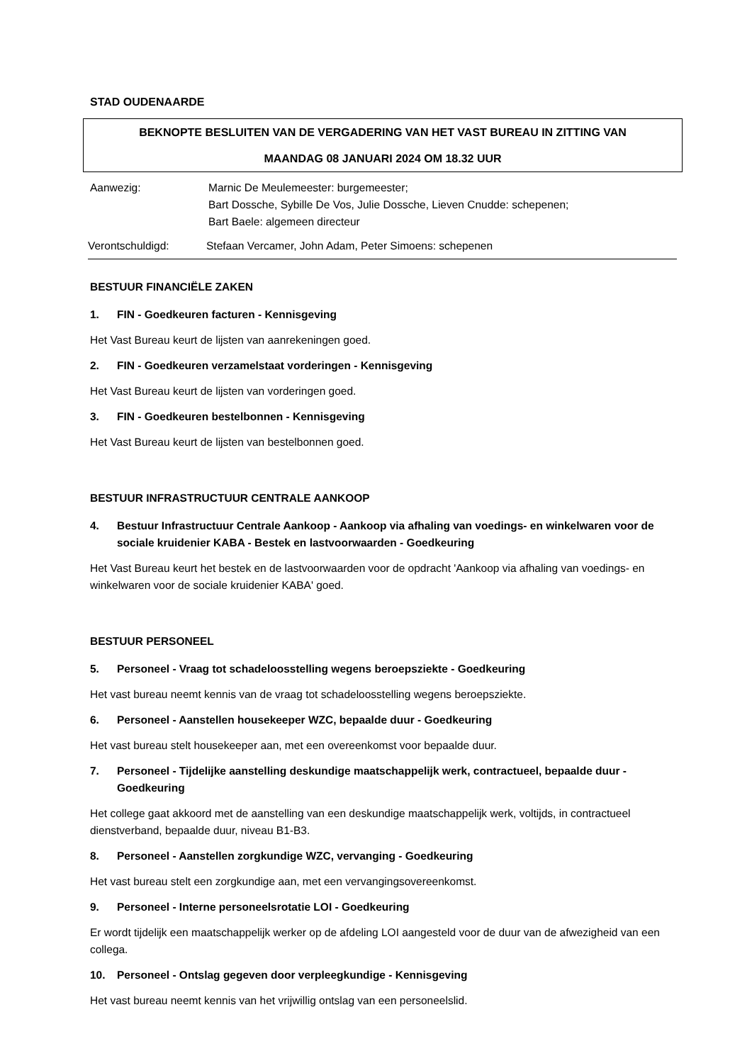STAD OUDENAARDE
BEKNOPTE BESLUITEN VAN DE VERGADERING VAN HET VAST BUREAU IN ZITTING VAN
MAANDAG 08 JANUARI 2024 OM 18.32 UUR
Aanwezig: Marnic De Meulemeester: burgemeester;
Bart Dossche, Sybille De Vos, Julie Dossche, Lieven Cnudde: schepenen;
Bart Baele: algemeen directeur
Verontschuldigd: Stefaan Vercamer, John Adam, Peter Simoens: schepenen
BESTUUR FINANCIËLE ZAKEN
1. FIN - Goedkeuren facturen - Kennisgeving
Het Vast Bureau keurt de lijsten van aanrekeningen goed.
2. FIN - Goedkeuren verzamelstaat vorderingen - Kennisgeving
Het Vast Bureau keurt de lijsten van vorderingen goed.
3. FIN - Goedkeuren bestelbonnen - Kennisgeving
Het Vast Bureau keurt de lijsten van bestelbonnen goed.
BESTUUR INFRASTRUCTUUR CENTRALE AANKOOP
4. Bestuur Infrastructuur Centrale Aankoop - Aankoop via afhaling van voedings- en winkelwaren voor de sociale kruidenier KABA - Bestek en lastvoorwaarden - Goedkeuring
Het Vast Bureau keurt het bestek en de lastvoorwaarden voor de opdracht 'Aankoop via afhaling van voedings- en winkelwaren voor de sociale kruidenier KABA' goed.
BESTUUR PERSONEEL
5. Personeel - Vraag tot schadeloosstelling wegens beroepsziekte - Goedkeuring
Het vast bureau neemt kennis van de vraag tot schadeloosstelling wegens beroepsziekte.
6. Personeel - Aanstellen housekeeper WZC, bepaalde duur - Goedkeuring
Het vast bureau stelt housekeeper aan, met een overeenkomst voor bepaalde duur.
7. Personeel - Tijdelijke aanstelling deskundige maatschappelijk werk, contractueel, bepaalde duur - Goedkeuring
Het college gaat akkoord met de aanstelling van een deskundige maatschappelijk werk, voltijds, in contractueel dienstverband, bepaalde duur, niveau B1-B3.
8. Personeel - Aanstellen zorgkundige WZC, vervanging - Goedkeuring
Het vast bureau stelt een zorgkundige aan, met een vervangingsovereenkomst.
9. Personeel - Interne personeelsrotatie LOI - Goedkeuring
Er wordt tijdelijk een maatschappelijk werker op de afdeling LOI aangesteld voor de duur van de afwezigheid van een collega.
10. Personeel - Ontslag gegeven door verpleegkundige - Kennisgeving
Het vast bureau neemt kennis van het vrijwillig ontslag van een personeelslid.